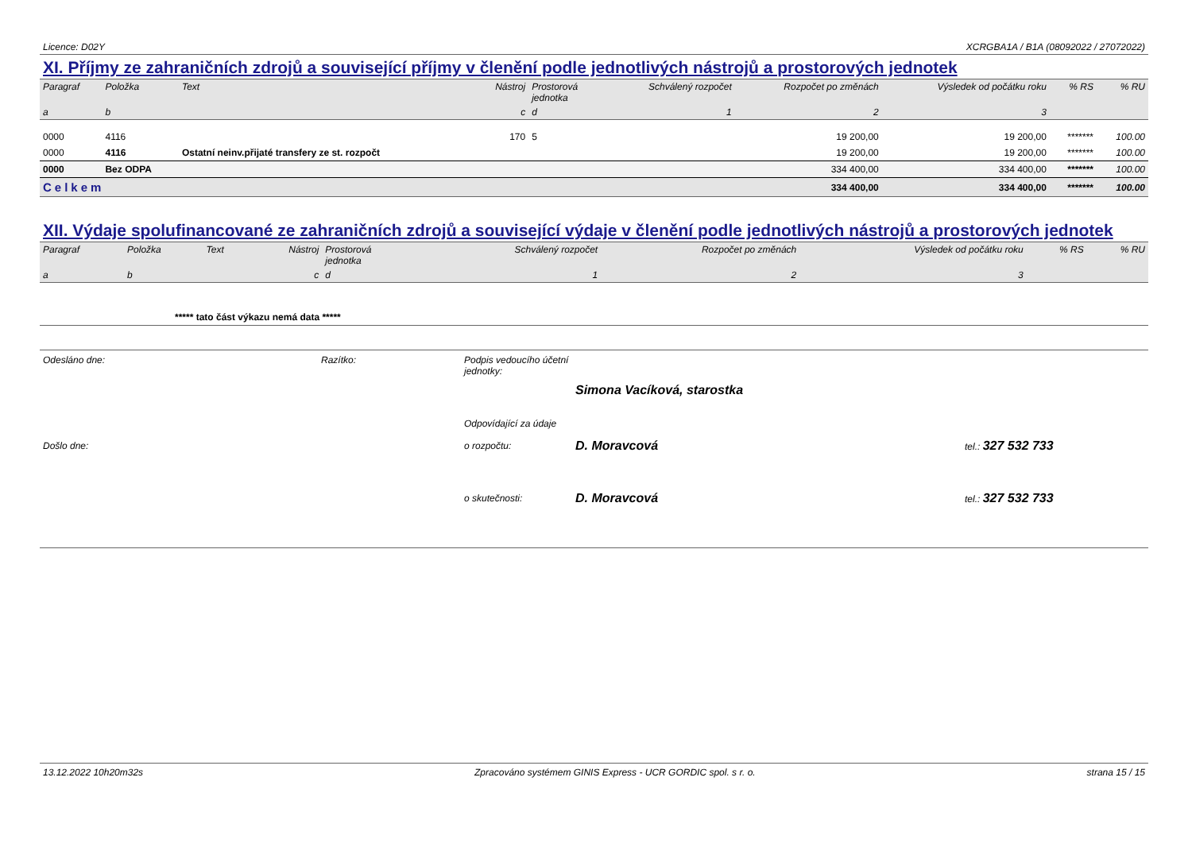Licence: D02Y XCRGBA1A / B1A (08092022 / 27072022)
XI. Příjmy ze zahraničních zdrojů a související příjmy v členění podle jednotlivých nástrojů a prostorových jednotek
| Paragraf | Položka | Text | Nástroj | Prostorová jednotka | Schválený rozpočet | Rozpočet po změnách | Výsledek od počátku roku | % RS | % RU |
| --- | --- | --- | --- | --- | --- | --- | --- | --- | --- |
| a | b | | c | d | 1 | 2 | 3 | | |
| 0000 | 4116 | | 170 | 5 | | 19 200,00 | 19 200,00 | ******* | 100.00 |
| 0000 | 4116 | Ostatní neinv.přijaté transfery ze st. rozpočt | | | | 19 200,00 | 19 200,00 | ******* | 100.00 |
| 0000 | Bez ODPA | | | | | 334 400,00 | 334 400,00 | ******* | 100.00 |
| Celkem | | | | | | 334 400,00 | 334 400,00 | ******* | 100.00 |
XII. Výdaje spolufinancované ze zahraničních zdrojů a související výdaje v členění podle jednotlivých nástrojů a prostorových jednotek
| Paragraf | Položka | Text | Nástroj | Prostorová jednotka | Schválený rozpočet | Rozpočet po změnách | Výsledek od počátku roku | % RS | % RU |
| --- | --- | --- | --- | --- | --- | --- | --- | --- | --- |
| a | b | | c | d | 1 | 2 | 3 | | |
| ***** tato část výkazu nemá data ***** | | | | | | | | | |
Odesláno dne: Razítko: Podpis vedoucího účetní jednotky: Simona Vacíková, starostka Odpovídající za údaje Došlo dne: o rozpočtu: D. Moravcová tel.: 327 532 733 o skutečnosti: D. Moravcová tel.: 327 532 733
13.12.2022 10h20m32s Zpracováno systémem GINIS Express - UCR GORDIC spol. s r. o. strana 15 / 15